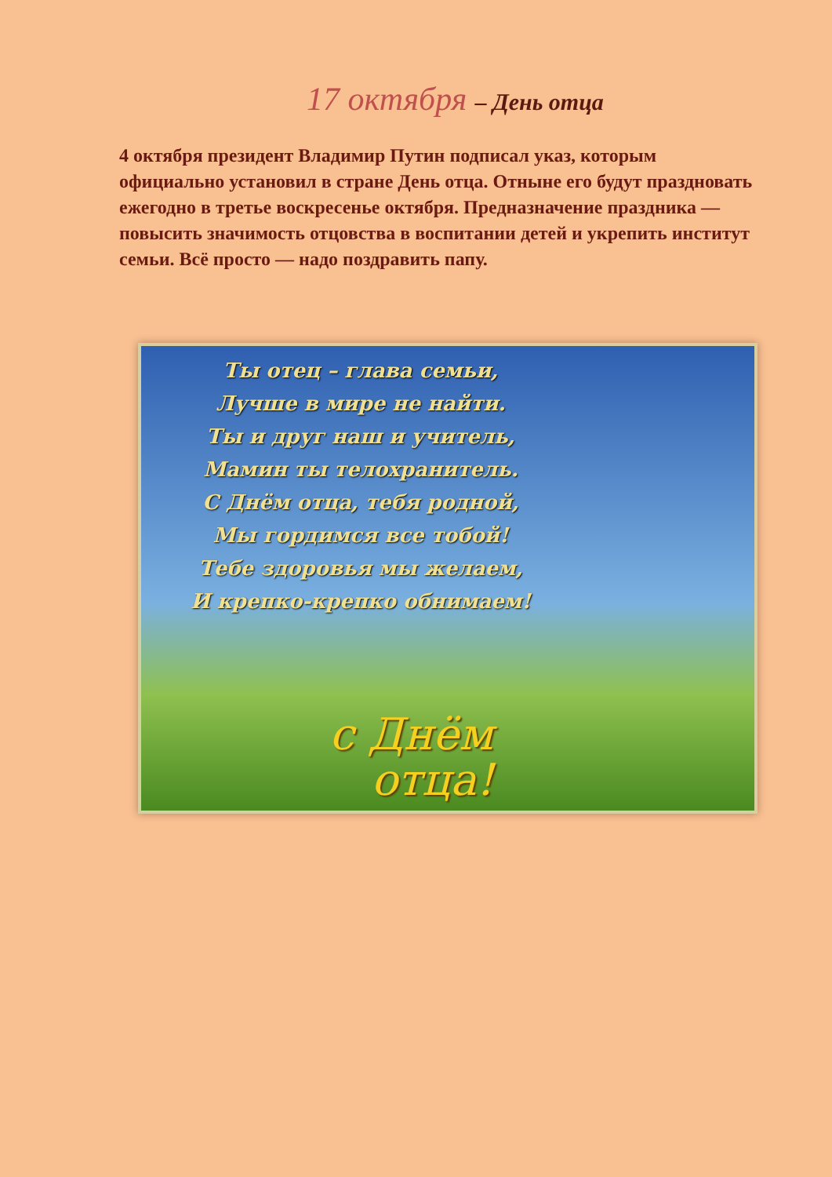17 октября – День отца
4 октября президент Владимир Путин подписал указ, которым официально установил в стране День отца. Отныне его будут праздновать ежегодно в третье воскресенье октября. Предназначение праздника — повысить значимость отцовства в воспитании детей и укрепить институт семьи. Всё просто — надо поздравить папу.
Ты отец – глава семьи,
Лучше в мире не найти.
Ты и друг наш и учитель,
Мамин ты телохранитель.
С Днём отца, тебя родной,
Мы гордимся все тобой!
Тебе здоровья мы желаем,
И крепко-крепко обнимаем!
с Днём
отца!